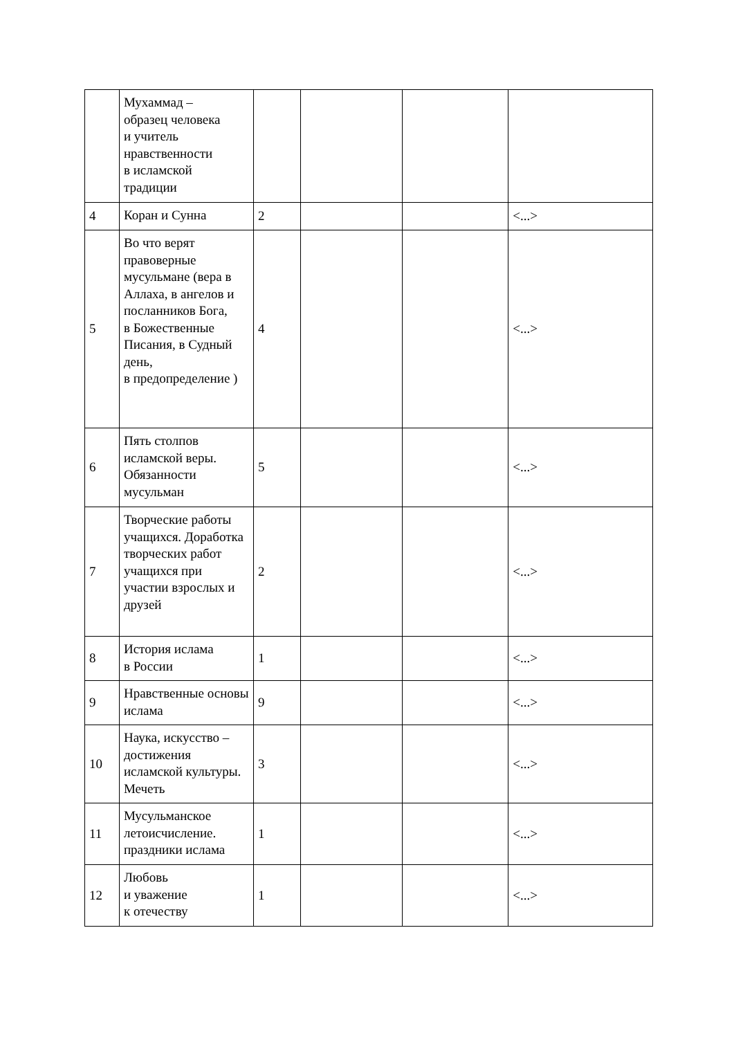| | Мухаммад – образец человека и учитель нравственности в исламской традиции | | | | |
| 4 | Коран и Сунна | 2 | | | <...> |
| 5 | Во что верят правоверные мусульмане (вера в Аллаха, в ангелов и посланников Бога, в Божественные Писания, в Судный день, в предопределение ) | 4 | | | <...> |
| 6 | Пять столпов исламской веры. Обязанности мусульман | 5 | | | <...> |
| 7 | Творческие работы учащихся. Доработка творческих работ учащихся при участии взрослых и друзей | 2 | | | <...> |
| 8 | История ислама в России | 1 | | | <...> |
| 9 | Нравственные основы ислама | 9 | | | <...> |
| 10 | Наука, искусство – достижения исламской культуры. Мечеть | 3 | | | <...> |
| 11 | Мусульманское летоисчисление. праздники ислама | 1 | | | <...> |
| 12 | Любовь и уважение к отечеству | 1 | | | <...> |